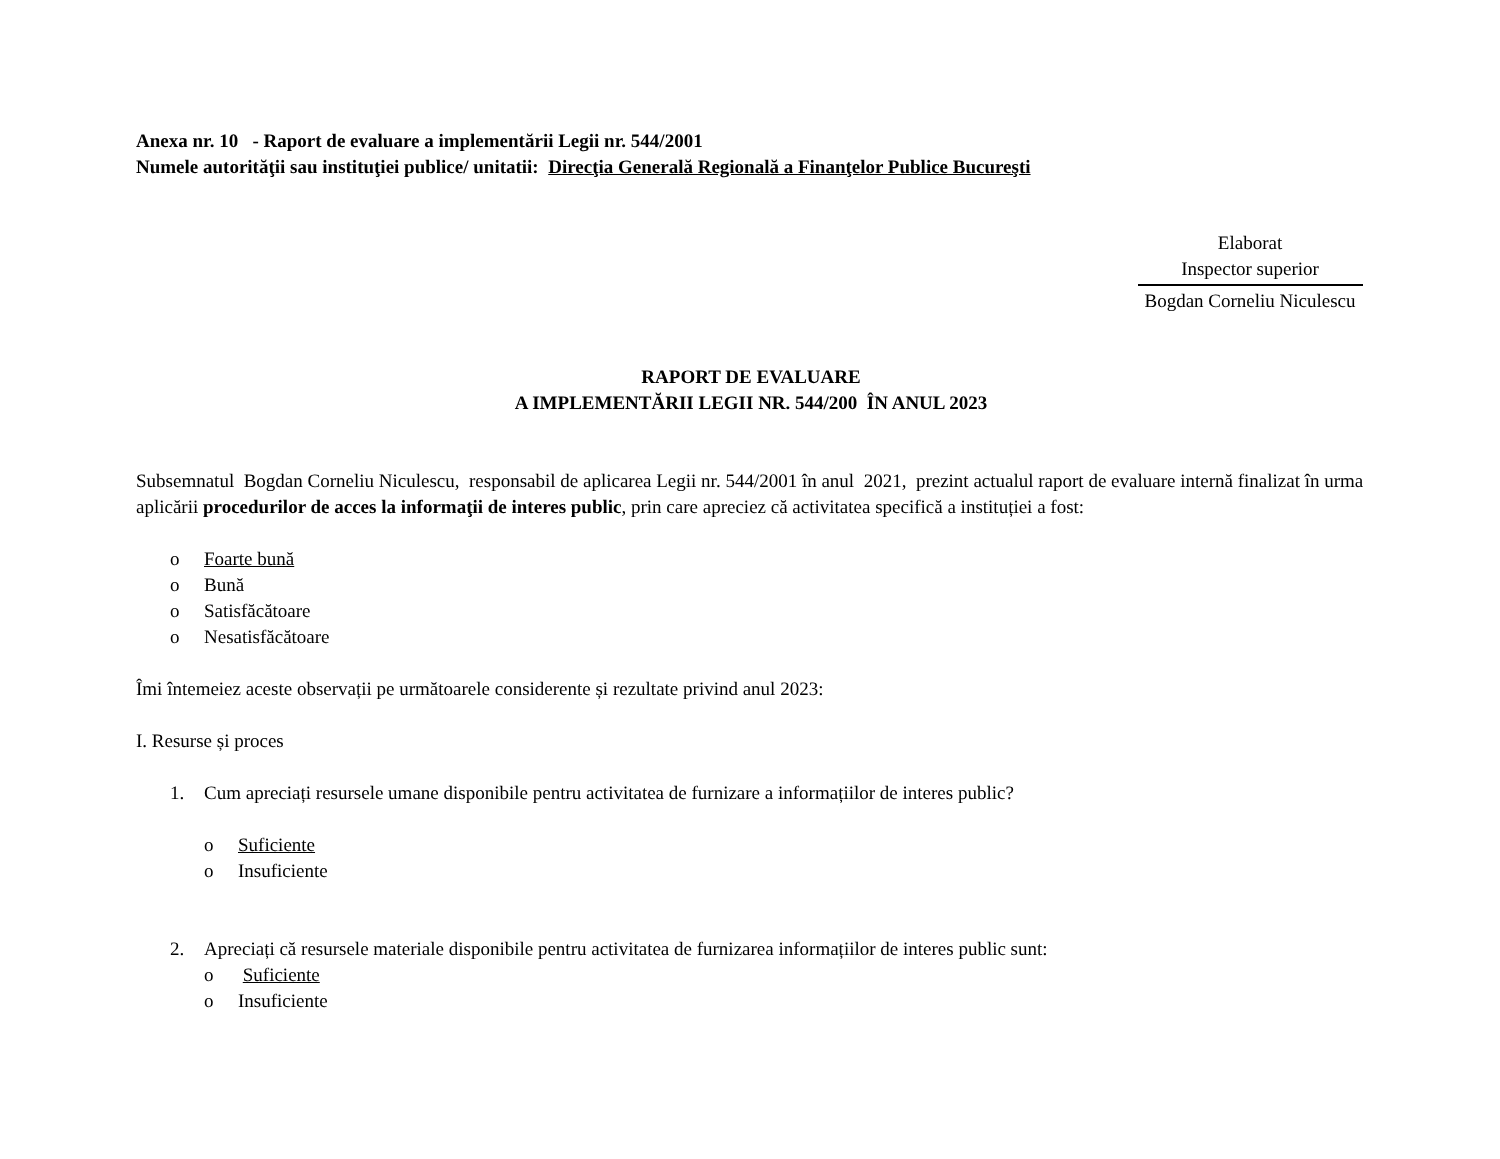Anexa nr. 10 - Raport de evaluare a implementării Legii nr. 544/2001
Numele autorităţii sau instituţiei publice/ unitatii: Direcţia Generală Regională a Finanţelor Publice Bucureşti
Elaborat
Inspector superior
Bogdan Corneliu Niculescu
RAPORT DE EVALUARE
A IMPLEMENTĂRII LEGII NR. 544/200 ÎN ANUL 2023
Subsemnatul Bogdan Corneliu Niculescu, responsabil de aplicarea Legii nr. 544/2001 în anul 2021, prezint actualul raport de evaluare internă finalizat în urma aplicării procedurilor de acces la informaţii de interes public, prin care apreciez că activitatea specifică a instituției a fost:
o Foarte bună
o Bună
o Satisfăcătoare
o Nesatisfăcătoare
Îmi întemeiez aceste observații pe următoarele considerente și rezultate privind anul 2023:
I. Resurse și proces
1. Cum apreciați resursele umane disponibile pentru activitatea de furnizare a informațiilor de interes public?
o Suficiente
o Insuficiente
2. Apreciați că resursele materiale disponibile pentru activitatea de furnizarea informațiilor de interes public sunt:
o Suficiente
o Insuficiente